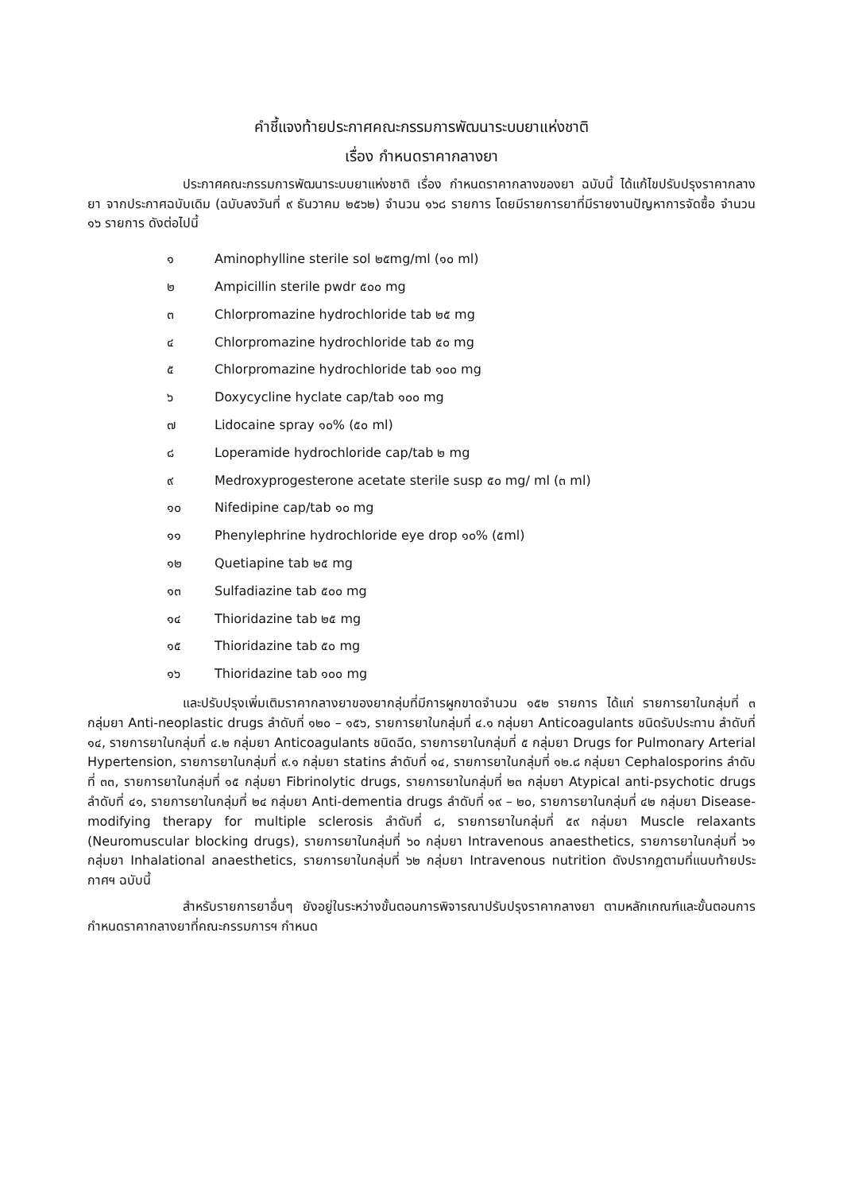คำชี้แจงท้ายประกาศคณะกรรมการพัฒนาระบบยาแห่งชาติ
เรื่อง กำหนดราคากลางยา
ประกาศคณะกรรมการพัฒนาระบบยาแห่งชาติ เรื่อง กำหนดราคากลางของยา ฉบับนี้ ได้แก้ไขปรับปรุงราคากลางยา จากประกาศฉบับเดิม (ฉบับลงวันที่ ๙ ธันวาคม ๒๕๖๒) จำนวน ๑๖๘ รายการ โดยมีรายการยาที่มีรายงานปัญหาการจัดซื้อ จำนวน ๑๖ รายการ ดังต่อไปนี้
๑ Aminophylline sterile sol ๒๕mg/ml (๑๐ ml)
๒ Ampicillin sterile pwdr ๕๐๐ mg
๓ Chlorpromazine hydrochloride tab ๒๕ mg
๔ Chlorpromazine hydrochloride tab ๕๐ mg
๕ Chlorpromazine hydrochloride tab ๑๐๐ mg
๖ Doxycycline hyclate cap/tab ๑๐๐ mg
๗ Lidocaine spray ๑๐% (๕๐ ml)
๘ Loperamide hydrochloride cap/tab ๒ mg
๙ Medroxyprogesterone acetate sterile susp ๕๐ mg/ ml (๓ ml)
๑๐ Nifedipine cap/tab ๑๐ mg
๑๑ Phenylephrine hydrochloride eye drop ๑๐% (๕ml)
๑๒ Quetiapine tab ๒๕ mg
๑๓ Sulfadiazine tab ๕๐๐ mg
๑๔ Thioridazine tab ๒๕ mg
๑๕ Thioridazine tab ๕๐ mg
๑๖ Thioridazine tab ๑๐๐ mg
และปรับปรุงเพิ่มเติมราคากลางยาของยากลุ่มที่มีการผูกขาดจำนวน ๑๕๒ รายการ ได้แก่ รายการยาในกลุ่มที่ ๓ กลุ่มยา Anti-neoplastic drugs ลำดับที่ ๑๒๐ – ๑๕๖, รายการยาในกลุ่มที่ ๔.๑ กลุ่มยา Anticoagulants ชนิดรับประทาน ลำดับที่ ๑๔, รายการยาในกลุ่มที่ ๔.๒ กลุ่มยา Anticoagulants ชนิดฉีด, รายการยาในกลุ่มที่ ๕ กลุ่มยา Drugs for Pulmonary Arterial Hypertension, รายการยาในกลุ่มที่ ๙.๑ กลุ่มยา statins ลำดับที่ ๑๔, รายการยาในกลุ่มที่ ๑๒.๘ กลุ่มยา Cephalosporins ลำดับที่ ๓๓, รายการยาในกลุ่มที่ ๑๕ กลุ่มยา Fibrinolytic drugs, รายการยาในกลุ่มที่ ๒๓ กลุ่มยา Atypical anti-psychotic drugs ลำดับที่ ๔๑, รายการยาในกลุ่มที่ ๒๔ กลุ่มยา Anti-dementia drugs ลำดับที่ ๑๙ – ๒๐, รายการยาในกลุ่มที่ ๔๒ กลุ่มยา Disease-modifying therapy for multiple sclerosis ลำดับที่ ๘, รายการยาในกลุ่มที่ ๕๙ กลุ่มยา Muscle relaxants (Neuromuscular blocking drugs), รายการยาในกลุ่มที่ ๖๐ กลุ่มยา Intravenous anaesthetics, รายการยาในกลุ่มที่ ๖๑ กลุ่มยา Inhalational anaesthetics, รายการยาในกลุ่มที่ ๖๒ กลุ่มยา Intravenous nutrition ดังปรากฏตามที่แนบท้ายประกาศฯ ฉบับนี้
สำหรับรายการยาอื่นๆ ยังอยู่ในระหว่างขั้นตอนการพิจารณาปรับปรุงราคากลางยา ตามหลักเกณฑ์และขั้นตอนการกำหนดราคากลางยาที่คณะกรรมการฯ กำหนด